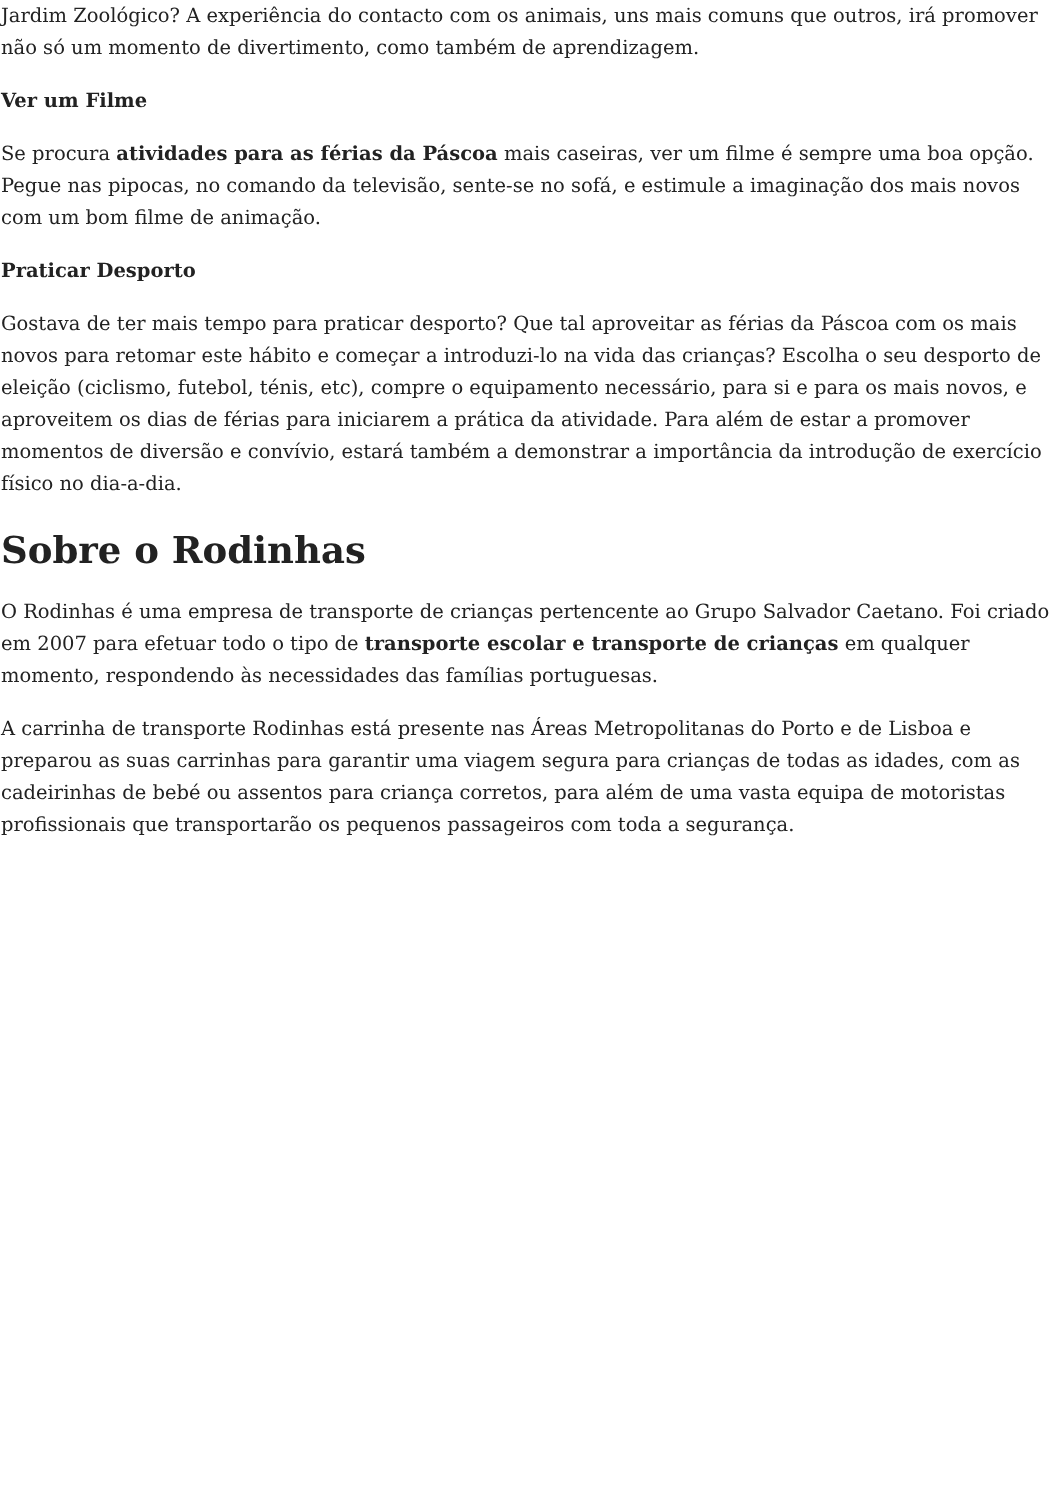Jardim Zoológico? A experiência do contacto com os animais, uns mais comuns que outros, irá promover não só um momento de divertimento, como também de aprendizagem.
Ver um Filme
Se procura atividades para as férias da Páscoa mais caseiras, ver um filme é sempre uma boa opção. Pegue nas pipocas, no comando da televisão, sente-se no sofá, e estimule a imaginação dos mais novos com um bom filme de animação.
Praticar Desporto
Gostava de ter mais tempo para praticar desporto? Que tal aproveitar as férias da Páscoa com os mais novos para retomar este hábito e começar a introduzi-lo na vida das crianças? Escolha o seu desporto de eleição (ciclismo, futebol, ténis, etc), compre o equipamento necessário, para si e para os mais novos, e aproveitem os dias de férias para iniciarem a prática da atividade. Para além de estar a promover momentos de diversão e convívio, estará também a demonstrar a importância da introdução de exercício físico no dia-a-dia.
Sobre o Rodinhas
O Rodinhas é uma empresa de transporte de crianças pertencente ao Grupo Salvador Caetano. Foi criado em 2007 para efetuar todo o tipo de transporte escolar e transporte de crianças em qualquer momento, respondendo às necessidades das famílias portuguesas.
A carrinha de transporte Rodinhas está presente nas Áreas Metropolitanas do Porto e de Lisboa e preparou as suas carrinhas para garantir uma viagem segura para crianças de todas as idades, com as cadeirinhas de bebé ou assentos para criança corretos, para além de uma vasta equipa de motoristas profissionais que transportarão os pequenos passageiros com toda a segurança.